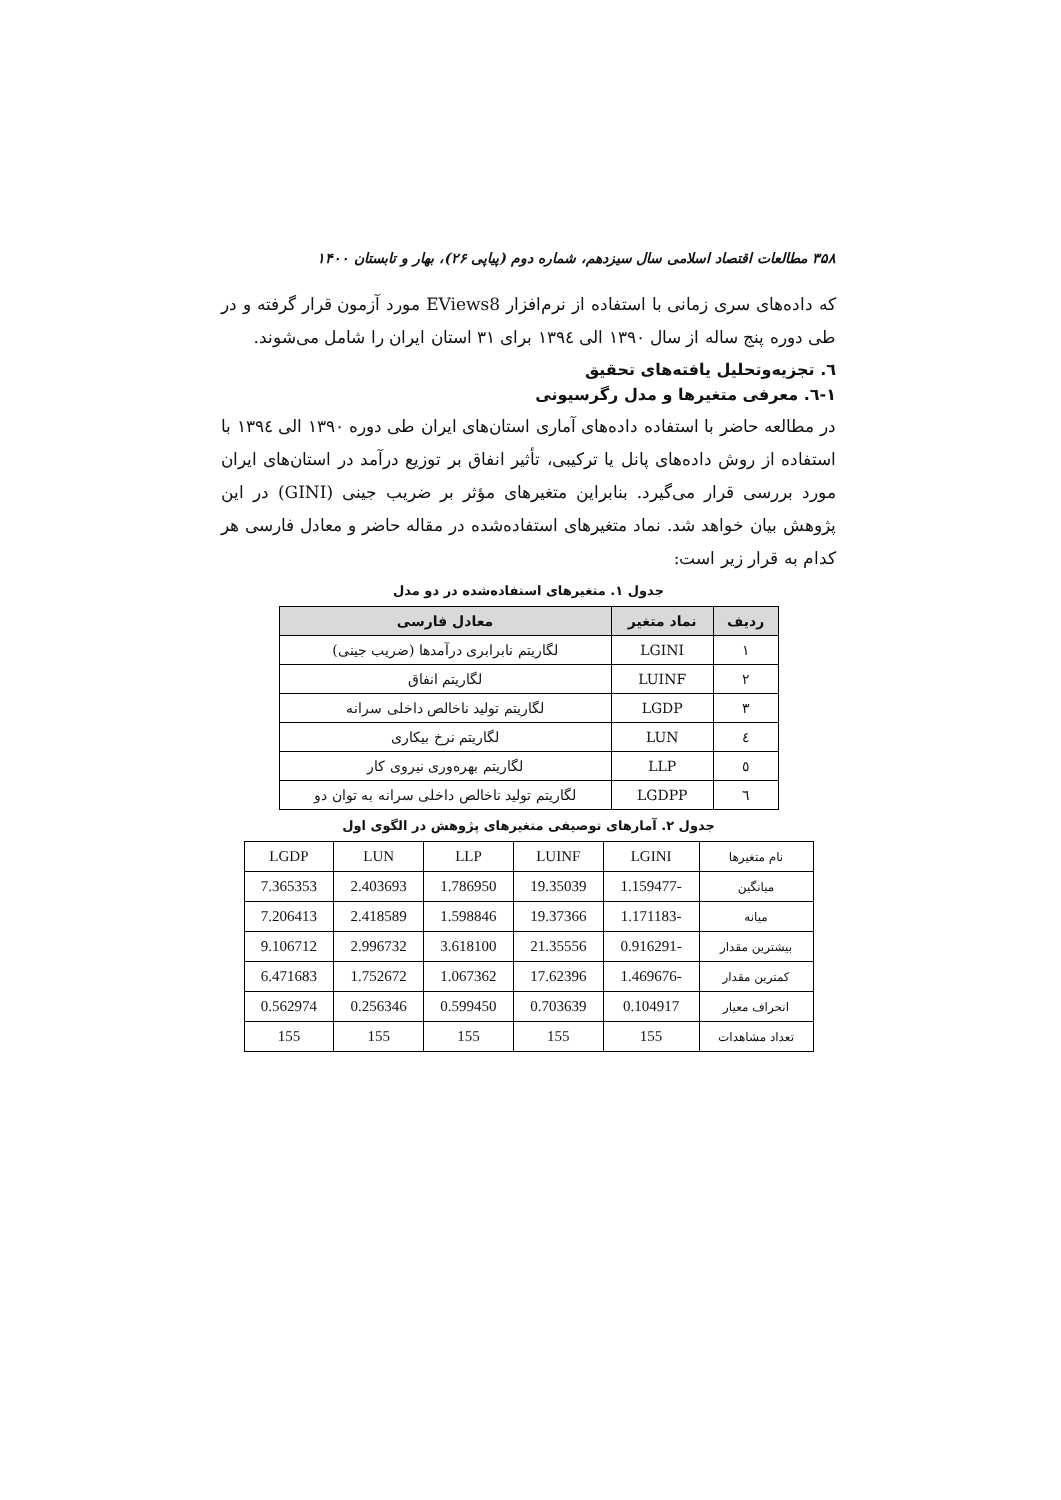۳۵۸ مطالعات اقتصاد اسلامی سال سیزدهم، شماره دوم (پیاپی ۲۶)، بهار و تابستان ۱۴۰۰
که داده‌های سری زمانی با استفاده از نرم‌افزار EViews8 مورد آزمون قرار گرفته و در طی دوره پنج ساله از سال ۱۳۹۰ الی ۱۳۹٤ برای ۳۱ استان ایران را شامل می‌شوند.
٦. تجزیه‌وتحلیل یافته‌های تحقیق
١-٦. معرفی متغیرها و مدل رگرسیونی
در مطالعه حاضر با استفاده داده‌های آماری استان‌های ایران طی دوره ۱۳۹۰ الی ۱۳۹٤ با استفاده از روش داده‌های پانل یا ترکیبی، تأثیر انفاق بر توزیع درآمد در استان‌های ایران مورد بررسی قرار می‌گیرد. بنابراین متغیرهای مؤثر بر ضریب جینی (GINI) در این پژوهش بیان خواهد شد. نماد متغیرهای استفاده‌شده در مقاله حاضر و معادل فارسی هر کدام به قرار زیر است:
جدول ۱. متغیرهای استفاده‌شده در دو مدل
| ردیف | نماد متغیر | معادل فارسی |
| --- | --- | --- |
| ۱ | LGINI | لگاریتم نابرابری درآمدها (ضریب جینی) |
| ۲ | LUINF | لگاریتم انفاق |
| ۳ | LGDP | لگاریتم تولید ناخالص داخلی سرانه |
| ٤ | LUN | لگاریتم نرخ بیکاری |
| ٥ | LLP | لگاریتم بهره‌وری نیروی کار |
| ٦ | LGDPP | لگاریتم تولید ناخالص داخلی سرانه به توان دو |
جدول ۲. آمارهای توصیفی متغیرهای پژوهش در الگوی اول
| نام متغیرها | LGINI | LUINF | LLP | LUN | LGDP |
| میانگین | -1.159477 | 19.35039 | 1.786950 | 2.403693 | 7.365353 |
| میانه | -1.171183 | 19.37366 | 1.598846 | 2.418589 | 7.206413 |
| بیشترین مقدار | -0.916291 | 21.35556 | 3.618100 | 2.996732 | 9.106712 |
| کمترین مقدار | -1.469676 | 17.62396 | 1.067362 | 1.752672 | 6.471683 |
| انحراف معیار | 0.104917 | 0.703639 | 0.599450 | 0.256346 | 0.562974 |
| تعداد مشاهدات | 155 | 155 | 155 | 155 | 155 |